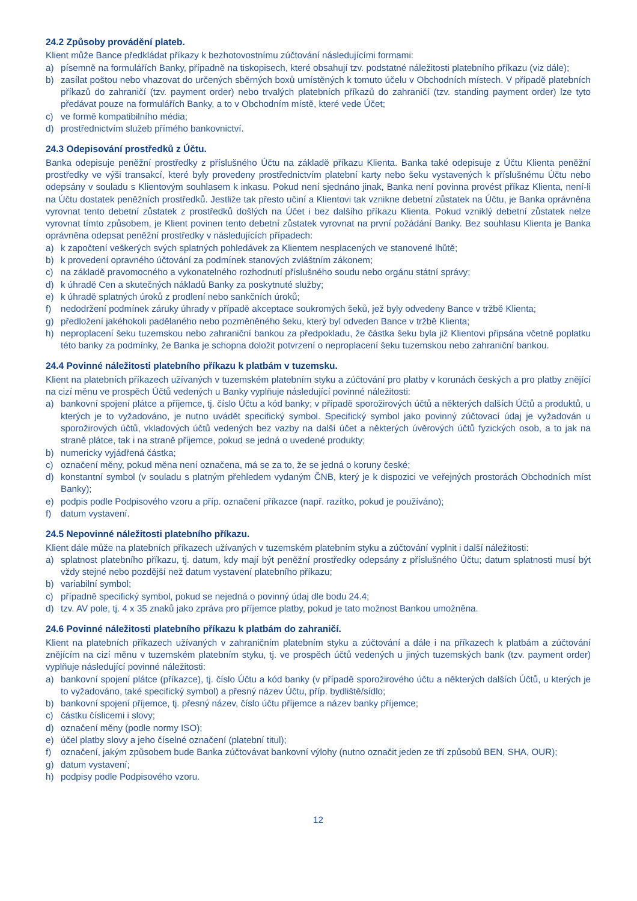24.2 Způsoby provádění plateb.
Klient může Bance předkládat příkazy k bezhotovostnímu zúčtování následujícími formami:
a) písemně na formulářích Banky, případně na tiskopisech, které obsahují tzv. podstatné náležitosti platebního příkazu (viz dále);
b) zasílat poštou nebo vhazovat do určených sběrných boxů umístěných k tomuto účelu v Obchodních místech. V případě platebních příkazů do zahraničí (tzv. payment order) nebo trvalých platebních příkazů do zahraničí (tzv. standing payment order) lze tyto předávat pouze na formulářích Banky, a to v Obchodním místě, které vede Účet;
c) ve formě kompatibilního média;
d) prostřednictvím služeb přímého bankovnictví.
24.3 Odepisování prostředků z Účtu.
Banka odepisuje peněžní prostředky z příslušného Účtu na základě příkazu Klienta. Banka také odepisuje z Účtu Klienta peněžní prostředky ve výši transakcí, které byly provedeny prostřednictvím platební karty nebo šeku vystavených k příslušnému Účtu nebo odepsány v souladu s Klientovým souhlasem k inkasu. Pokud není sjednáno jinak, Banka není povinna provést příkaz Klienta, není-li na Účtu dostatek peněžních prostředků. Jestliže tak přesto učiní a Klientovi tak vznikne debetní zůstatek na Účtu, je Banka oprávněna vyrovnat tento debetní zůstatek z prostředků došlých na Účet i bez dalšího příkazu Klienta. Pokud vzniklý debetní zůstatek nelze vyrovnat tímto způsobem, je Klient povinen tento debetní zůstatek vyrovnat na první požádání Banky. Bez souhlasu Klienta je Banka oprávněna odepsat peněžní prostředky v následujících případech:
a) k započtení veškerých svých splatných pohledávek za Klientem nesplacených ve stanovené lhůtě;
b) k provedení opravného účtování za podmínek stanových zvláštním zákonem;
c) na základě pravomocného a vykonatelného rozhodnutí příslušného soudu nebo orgánu státní správy;
d) k úhradě Cen a skutečných nákladů Banky za poskytnuté služby;
e) k úhradě splatných úroků z prodlení nebo sankčních úroků;
f) nedodržení podmínek záruky úhrady v případě akceptace soukromých šeků, jež byly odvedeny Bance v tržbě Klienta;
g) předložení jakéhokoli padělaného nebo pozměněného šeku, který byl odveden Bance v tržbě Klienta;
h) neproplacení šeku tuzemskou nebo zahraniční bankou za předpokladu, že částka šeku byla již Klientovi připsána včetně poplatku této banky za podmínky, že Banka je schopna doložit potvrzení o neproplacení šeku tuzemskou nebo zahraniční bankou.
24.4 Povinné náležitosti platebního příkazu k platbám v tuzemsku.
Klient na platebních příkazech užívaných v tuzemském platebním styku a zúčtování pro platby v korunách českých a pro platby znějící na cizí měnu ve prospěch Účtů vedených u Banky vyplňuje následující povinné náležitosti:
a) bankovní spojení plátce a příjemce, tj. číslo Účtu a kód banky; v případě sporožirových účtů a některých dalších Účtů a produktů, u kterých je to vyžadováno, je nutno uvádět specifický symbol. Specifický symbol jako povinný zúčtovací údaj je vyžadován u sporožirových účtů, vkladových účtů vedených bez vazby na další účet a některých úvěrových účtů fyzických osob, a to jak na straně plátce, tak i na straně příjemce, pokud se jedná o uvedené produkty;
b) numericky vyjádřená částka;
c) označení měny, pokud měna není označena, má se za to, že se jedná o koruny české;
d) konstantní symbol (v souladu s platným přehledem vydaným ČNB, který je k dispozici ve veřejných prostorách Obchodních míst Banky);
e) podpis podle Podpisového vzoru a příp. označení příkazce (např. razítko, pokud je používáno);
f) datum vystavení.
24.5 Nepovinné náležitosti platebního příkazu.
Klient dále může na platebních příkazech užívaných v tuzemském platebním styku a zúčtování vyplnit i další náležitosti:
a) splatnost platebního příkazu, tj. datum, kdy mají být peněžní prostředky odepsány z příslušného Účtu; datum splatnosti musí být vždy stejné nebo pozdější než datum vystavení platebního příkazu;
b) variabilní symbol;
c) případně specifický symbol, pokud se nejedná o povinný údaj dle bodu 24.4;
d) tzv. AV pole, tj. 4 x 35 znaků jako zpráva pro příjemce platby, pokud je tato možnost Bankou umožněna.
24.6 Povinné náležitosti platebního příkazu k platbám do zahraničí.
Klient na platebních příkazech užívaných v zahraničním platebním styku a zúčtování a dále i na příkazech k platbám a zúčtování znějícím na cizí měnu v tuzemském platebním styku, tj. ve prospěch účtů vedených u jiných tuzemských bank (tzv. payment order) vyplňuje následující povinné náležitosti:
a) bankovní spojení plátce (příkazce), tj. číslo Účtu a kód banky (v případě sporožirového účtu a některých dalších Účtů, u kterých je to vyžadováno, také specifický symbol) a přesný název Účtu, příp. bydliště/sídlo;
b) bankovní spojení příjemce, tj. přesný název, číslo účtu příjemce a název banky příjemce;
c) částku číslicemi i slovy;
d) označení měny (podle normy ISO);
e) účel platby slovy a jeho číselné označení (platební titul);
f) označení, jakým způsobem bude Banka zúčtovávat bankovní výlohy (nutno označit jeden ze tří způsobů BEN, SHA, OUR);
g) datum vystavení;
h) podpisy podle Podpisového vzoru.
12